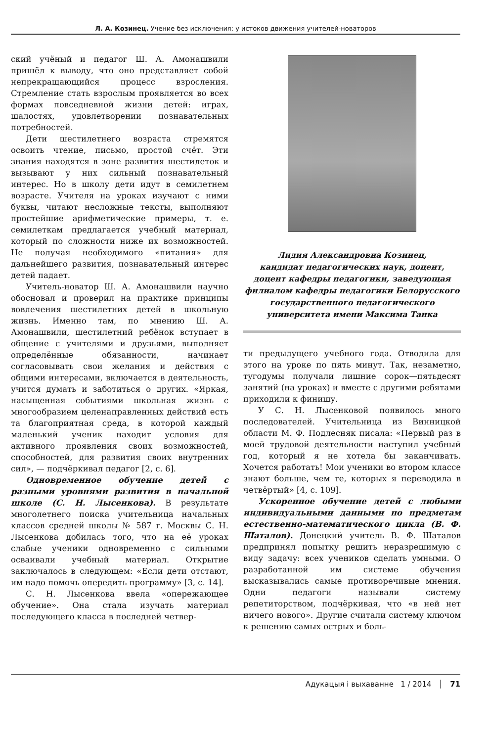Л. А. Козинец. Учение без исключения: у истоков движения учителей-новаторов
ский учёный и педагог Ш. А. Амонашвили пришёл к выводу, что оно представляет собой непрекращающийся процесс взросления. Стремление стать взрослым проявляется во всех формах повседневной жизни детей: играх, шалостях, удовлетворении познавательных потребностей.
Дети шестилетнего возраста стремятся освоить чтение, письмо, простой счёт. Эти знания находятся в зоне развития шестилеток и вызывают у них сильный познавательный интерес. Но в школу дети идут в семилетнем возрасте. Учителя на уроках изучают с ними буквы, читают несложные тексты, выполняют простейшие арифметические примеры, т. е. семилеткам предлагается учебный материал, который по сложности ниже их возможностей. Не получая необходимого «питания» для дальнейшего развития, познавательный интерес детей падает.
Учитель-новатор Ш. А. Амонашвили научно обосновал и проверил на практике принципы вовлечения шестилетних детей в школьную жизнь. Именно там, по мнению Ш. А. Амонашвили, шестилетний ребёнок вступает в общение с учителями и друзьями, выполняет определённые обязанности, начинает согласовывать свои желания и действия с общими интересами, включается в деятельность, учится думать и заботиться о других. «Яркая, насыщенная событиями школьная жизнь с многообразием целенаправленных действий есть та благоприятная среда, в которой каждый маленький ученик находит условия для активного проявления своих возможностей, способностей, для развития своих внутренних сил», — подчёркивал педагог [2, с. 6].
Одновременное обучение детей с разными уровнями развития в начальной школе (С. Н. Лысенкова). В результате многолетнего поиска учительница начальных классов средней школы № 587 г. Москвы С. Н. Лысенкова добилась того, что на её уроках слабые ученики одновременно с сильными осваивали учебный материал. Открытие заключалось в следующем: «Если дети отстают, им надо помочь опередить программу» [3, с. 14].
С. Н. Лысенкова ввела «опережающее обучение». Она стала изучать материал последующего класса в последней четвер-
Лидия Александровна Козинец,
кандидат педагогических наук, доцент,
доцент кафедры педагогики, заведующая
филиалом кафедры педагогики Белорусского
государственного педагогического
университета имени Максима Танка
ти предыдущего учебного года. Отводила для этого на уроке по пять минут. Так, незаметно, тугодумы получали лишние сорок—пятьдесят занятий (на уроках) и вместе с другими ребятами приходили к финишу.
У С. Н. Лысенковой появилось много последователей. Учительница из Винницкой области М. Ф. Подлесняк писала: «Первый раз в моей трудовой деятельности наступил учебный год, который я не хотела бы заканчивать. Хочется работать! Мои ученики во втором классе знают больше, чем те, которых я переводила в четвёртый» [4, с. 109].
Ускоренное обучение детей с любыми индивидуальными данными по предметам естественно-математического цикла (В. Ф. Шаталов). Донецкий учитель В. Ф. Шаталов предпринял попытку решить неразрешимую с виду задачу: всех учеников сделать умными. О разработанной им системе обучения высказывались самые противоречивые мнения. Одни педагоги называли систему репетиторством, подчёркивая, что «в ней нет ничего нового». Другие считали систему ключом к решению самых острых и боль-
Адукацыя і выхаванне 1 / 2014 │ 71